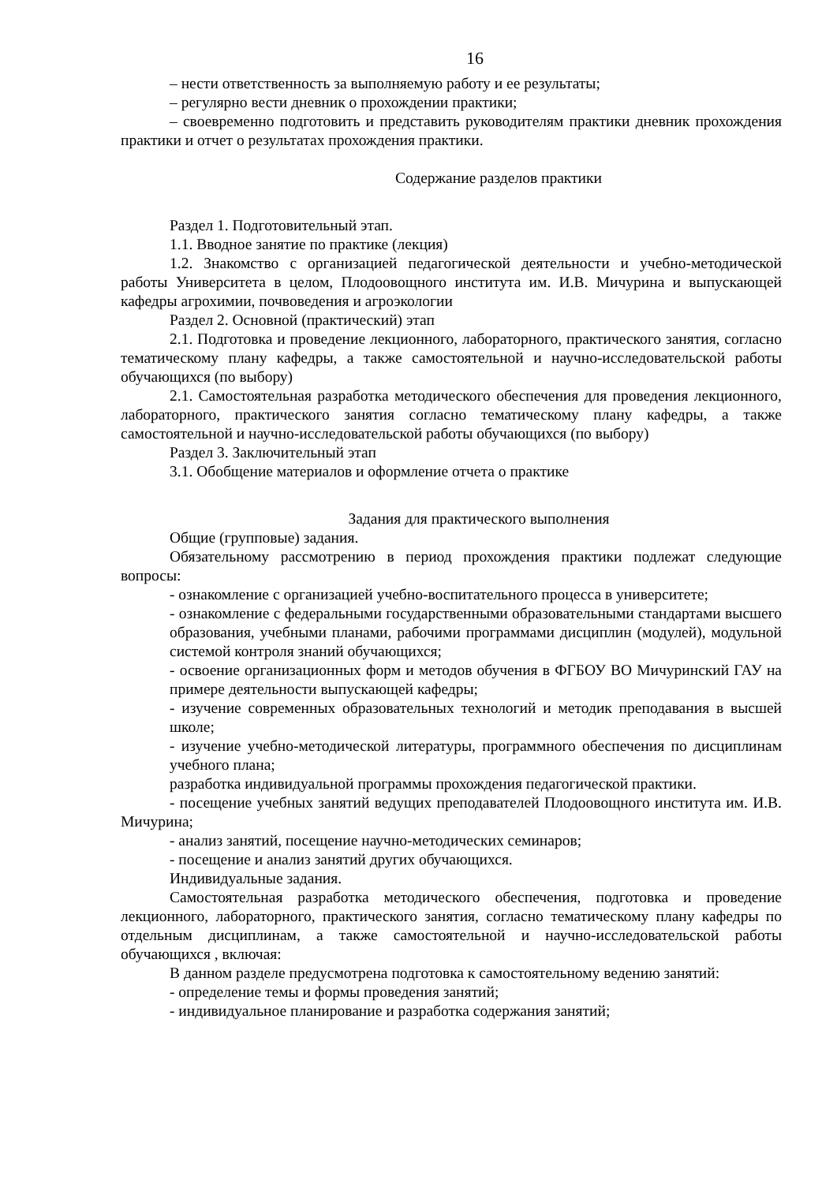16
– нести ответственность за выполняемую работу и ее результаты;
– регулярно вести дневник о прохождении практики;
– своевременно подготовить и представить руководителям практики дневник прохождения практики и отчет о результатах прохождения практики.
Содержание разделов практики
Раздел 1. Подготовительный этап.
1.1. Вводное занятие по практике (лекция)
1.2. Знакомство с организацией педагогической деятельности и учебно-методической работы Университета в целом, Плодоовощного института им. И.В. Мичурина и выпускающей кафедры агрохимии, почвоведения и агроэкологии
Раздел 2. Основной (практический) этап
2.1. Подготовка и проведение лекционного, лабораторного, практического занятия, согласно тематическому плану кафедры, а также самостоятельной и научно-исследовательской работы обучающихся (по выбору)
2.1. Самостоятельная разработка методического обеспечения для проведения лекционного, лабораторного, практического занятия согласно тематическому плану кафедры, а также самостоятельной и научно-исследовательской работы обучающихся (по выбору)
Раздел 3. Заключительный этап
3.1. Обобщение материалов и оформление отчета о практике
Задания для практического выполнения
Общие (групповые) задания.
Обязательному рассмотрению в период прохождения практики подлежат следующие вопросы:
- ознакомление с организацией учебно-воспитательного процесса в университете;
- ознакомление с федеральными государственными образовательными стандартами высшего образования, учебными планами, рабочими программами дисциплин (модулей), модульной системой контроля знаний обучающихся;
- освоение организационных форм и методов обучения в ФГБОУ ВО Мичуринский ГАУ на примере деятельности выпускающей кафедры;
- изучение современных образовательных технологий и методик преподавания в высшей школе;
- изучение учебно-методической литературы, программного обеспечения по дисциплинам учебного плана;
разработка индивидуальной программы прохождения педагогической практики.
- посещение учебных занятий ведущих преподавателей Плодоовощного института им. И.В. Мичурина;
- анализ занятий, посещение научно-методических семинаров;
- посещение и анализ занятий других обучающихся.
Индивидуальные задания.
Самостоятельная разработка методического обеспечения, подготовка и проведение лекционного, лабораторного, практического занятия, согласно тематическому плану кафедры по отдельным дисциплинам, а также самостоятельной и научно-исследовательской работы обучающихся , включая:
В данном разделе предусмотрена подготовка к самостоятельному ведению занятий:
- определение темы и формы проведения занятий;
- индивидуальное планирование и разработка содержания занятий;